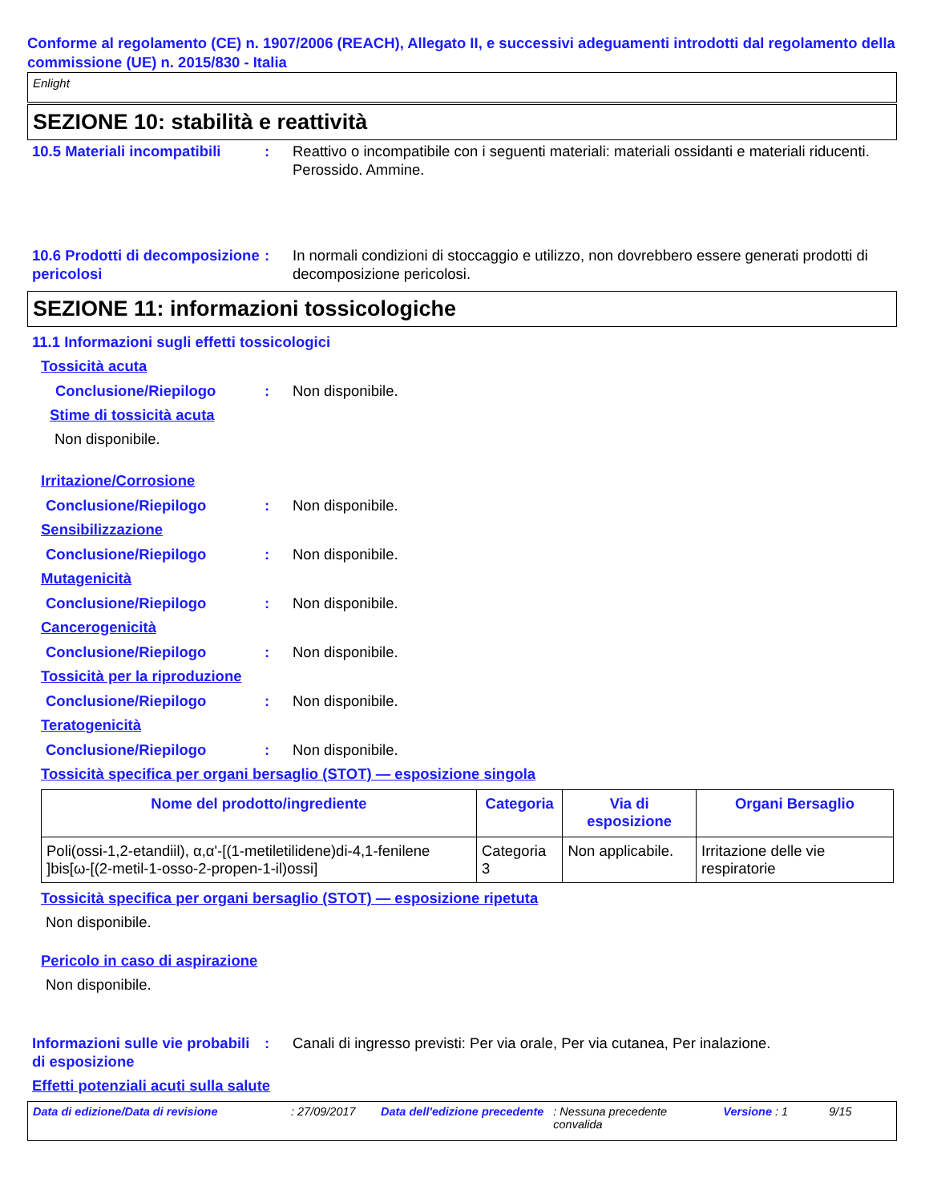Conforme al regolamento (CE) n. 1907/2006 (REACH), Allegato II, e successivi adeguamenti introdotti dal regolamento della commissione (UE) n. 2015/830 - Italia
Enlight
SEZIONE 10: stabilità e reattività
10.5 Materiali incompatibili
: Reattivo o incompatibile con i seguenti materiali: materiali ossidanti e materiali riducenti.
Perossido. Ammine.
10.6 Prodotti di decomposizione pericolosi
: In normali condizioni di stoccaggio e utilizzo, non dovrebbero essere generati prodotti di decomposizione pericolosi.
SEZIONE 11: informazioni tossicologiche
11.1 Informazioni sugli effetti tossicologici
Tossicità acuta
Conclusione/Riepilogo : Non disponibile.
Stime di tossicità acuta
Non disponibile.
Irritazione/Corrosione
Conclusione/Riepilogo : Non disponibile.
Sensibilizzazione
Conclusione/Riepilogo : Non disponibile.
Mutagenicità
Conclusione/Riepilogo : Non disponibile.
Cancerogenicità
Conclusione/Riepilogo : Non disponibile.
Tossicità per la riproduzione
Conclusione/Riepilogo : Non disponibile.
Teratogenicità
Conclusione/Riepilogo : Non disponibile.
Tossicità specifica per organi bersaglio (STOT) — esposizione singola
| Nome del prodotto/ingrediente | Categoria | Via di esposizione | Organi Bersaglio |
| --- | --- | --- | --- |
| Poli(ossi-1,2-etandiil), α,α'-[(1-metiletilidene)di-4,1-fenilene ]bis[ω-[(2-metil-1-osso-2-propen-1-il)ossi] | Categoria 3 | Non applicabile. | Irritazione delle vie respiratorie |
Tossicità specifica per organi bersaglio (STOT) — esposizione ripetuta
Non disponibile.
Pericolo in caso di aspirazione
Non disponibile.
Informazioni sulle vie probabili di esposizione
: Canali di ingresso previsti: Per via orale, Per via cutanea, Per inalazione.
Effetti potenziali acuti sulla salute
Data di edizione/Data di revisione: 27/09/2017 Data dell'edizione precedente: Nessuna precedente convalida Versione : 1 9/15